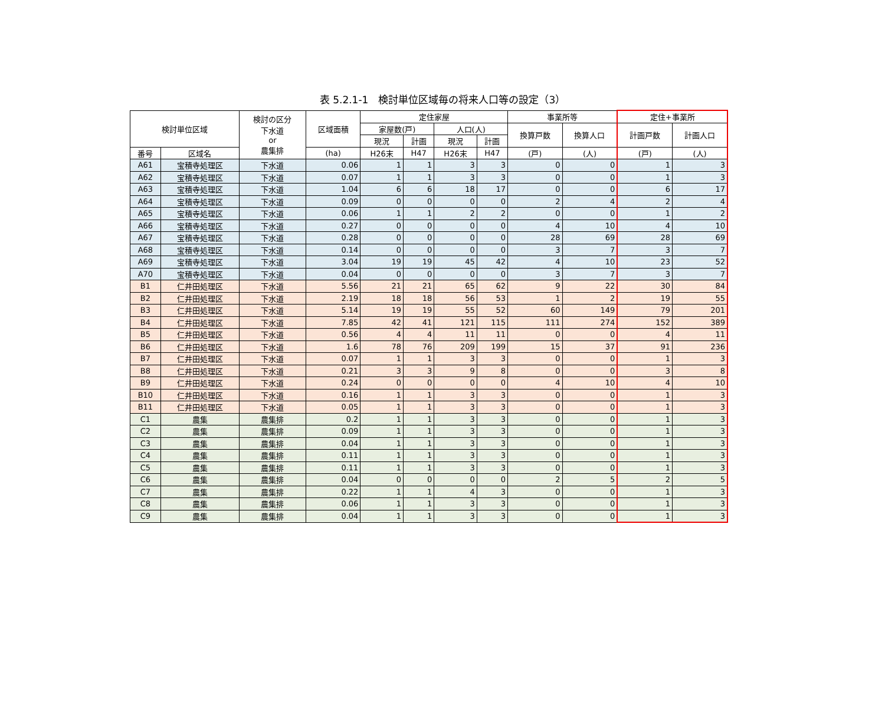表 5.2.1-1　検討単位区域毎の将来人口等の設定（3）
| 検討単位区域 | | 検討の区分 下水道 or 農集排 | 区域面積 | 定住家屋 | | | | 事業所等 | | 定住+事業所 | |
| --- | --- | --- | --- | --- | --- | --- | --- | --- | --- | --- | --- |
| | | | | 家屋数(戸) | | 人口(人) | | 換算戸数 | 換算人口 | 計画戸数 | 計画人口 |
| | | | | 現況 | 計画 | 現況 | 計画 | | | | |
| 番号 | 区域名 | | (ha) | H26末 | H47 | H26末 | H47 | (戸) | (人) | (戸) | (人) |
| A61 | 宝積寺処理区 | 下水道 | 0.06 | 1 | 1 | 3 | 3 | 0 | 0 | 1 | 3 |
| A62 | 宝積寺処理区 | 下水道 | 0.07 | 1 | 1 | 3 | 3 | 0 | 0 | 1 | 3 |
| A63 | 宝積寺処理区 | 下水道 | 1.04 | 6 | 6 | 18 | 17 | 0 | 0 | 6 | 17 |
| A64 | 宝積寺処理区 | 下水道 | 0.09 | 0 | 0 | 0 | 0 | 2 | 4 | 2 | 4 |
| A65 | 宝積寺処理区 | 下水道 | 0.06 | 1 | 1 | 2 | 2 | 0 | 0 | 1 | 2 |
| A66 | 宝積寺処理区 | 下水道 | 0.27 | 0 | 0 | 0 | 0 | 4 | 10 | 4 | 10 |
| A67 | 宝積寺処理区 | 下水道 | 0.28 | 0 | 0 | 0 | 0 | 28 | 69 | 28 | 69 |
| A68 | 宝積寺処理区 | 下水道 | 0.14 | 0 | 0 | 0 | 0 | 3 | 7 | 3 | 7 |
| A69 | 宝積寺処理区 | 下水道 | 3.04 | 19 | 19 | 45 | 42 | 4 | 10 | 23 | 52 |
| A70 | 宝積寺処理区 | 下水道 | 0.04 | 0 | 0 | 0 | 0 | 3 | 7 | 3 | 7 |
| B1 | 仁井田処理区 | 下水道 | 5.56 | 21 | 21 | 65 | 62 | 9 | 22 | 30 | 84 |
| B2 | 仁井田処理区 | 下水道 | 2.19 | 18 | 18 | 56 | 53 | 1 | 2 | 19 | 55 |
| B3 | 仁井田処理区 | 下水道 | 5.14 | 19 | 19 | 55 | 52 | 60 | 149 | 79 | 201 |
| B4 | 仁井田処理区 | 下水道 | 7.85 | 42 | 41 | 121 | 115 | 111 | 274 | 152 | 389 |
| B5 | 仁井田処理区 | 下水道 | 0.56 | 4 | 4 | 11 | 11 | 0 | 0 | 4 | 11 |
| B6 | 仁井田処理区 | 下水道 | 1.6 | 78 | 76 | 209 | 199 | 15 | 37 | 91 | 236 |
| B7 | 仁井田処理区 | 下水道 | 0.07 | 1 | 1 | 3 | 3 | 0 | 0 | 1 | 3 |
| B8 | 仁井田処理区 | 下水道 | 0.21 | 3 | 3 | 9 | 8 | 0 | 0 | 3 | 8 |
| B9 | 仁井田処理区 | 下水道 | 0.24 | 0 | 0 | 0 | 0 | 4 | 10 | 4 | 10 |
| B10 | 仁井田処理区 | 下水道 | 0.16 | 1 | 1 | 3 | 3 | 0 | 0 | 1 | 3 |
| B11 | 仁井田処理区 | 下水道 | 0.05 | 1 | 1 | 3 | 3 | 0 | 0 | 1 | 3 |
| C1 | 農集 | 農集排 | 0.2 | 1 | 1 | 3 | 3 | 0 | 0 | 1 | 3 |
| C2 | 農集 | 農集排 | 0.09 | 1 | 1 | 3 | 3 | 0 | 0 | 1 | 3 |
| C3 | 農集 | 農集排 | 0.04 | 1 | 1 | 3 | 3 | 0 | 0 | 1 | 3 |
| C4 | 農集 | 農集排 | 0.11 | 1 | 1 | 3 | 3 | 0 | 0 | 1 | 3 |
| C5 | 農集 | 農集排 | 0.11 | 1 | 1 | 3 | 3 | 0 | 0 | 1 | 3 |
| C6 | 農集 | 農集排 | 0.04 | 0 | 0 | 0 | 0 | 2 | 5 | 2 | 5 |
| C7 | 農集 | 農集排 | 0.22 | 1 | 1 | 4 | 3 | 0 | 0 | 1 | 3 |
| C8 | 農集 | 農集排 | 0.06 | 1 | 1 | 3 | 3 | 0 | 0 | 1 | 3 |
| C9 | 農集 | 農集排 | 0.04 | 1 | 1 | 3 | 3 | 0 | 0 | 1 | 3 |